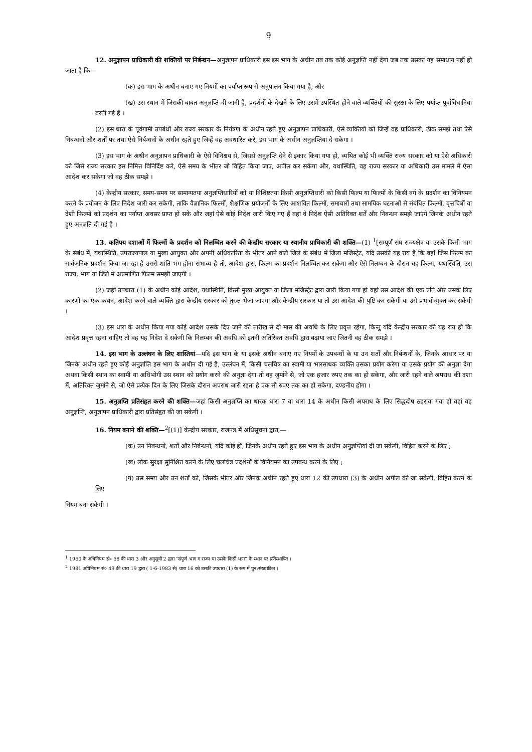9
12. अनुज्ञापन प्राधिकारी की शक्तियों पर निर्बन्धन—अनुज्ञापन प्राधिकारी इस इस भाग के अधीन तब तक कोई अनुज्ञप्ति नहीं देगा जब तक उसका यह समाधान नहीं हो जाता है कि—
(क) इस भाग के अधीन बनाए गए नियमों का पर्याप्त रूप से अनुपालन किया गया है, और
(ख) उस स्थान में जिसकी बाबत अनुज्ञप्ति दी जानी है, प्रदर्शनों के देखने के लिए उसमें उपस्थित होने वाले व्यक्तियों की सुरक्षा के लिए पर्याप्त पूर्वाविधानियां बरती गई हैं ।
(2) इस धारा के पूर्वगामी उपबंधों और राज्य सरकार के नियंत्रण के अधीन रहते हुए अनुज्ञापन प्राधिकारी, ऐसे व्यक्तियों को जिन्हें वह प्राधिकारी, ठीक समझे तथा ऐसे निबन्धनों और शर्तों पर तथा ऐसे निर्बन्धनों के अधीन रहते हुए जिन्हें वह अवधारित करे, इस भाग के अधीन अनुज्ञप्तियां दे सकेगा ।
(3) इस भाग के अधीन अनुज्ञापन प्राधिकारी के ऐसे विनिश्चय से, जिससे अनुज्ञप्ति देने से इंकार किया गया हो, व्यथित कोई भी व्यक्ति राज्य सरकार को या ऐसे अधिकारी को जिसे राज्य सरकार इस निमित्त विनिर्दिष्ट करे, ऐसे समय के भीतर जो विहित किया जाए, अपील कर सकेगा और, यथास्थिति, वह राज्य सरकार या अधिकारी उस मामले में ऐसा आदेश कर सकेगा जो वह ठीक समझे ।
(4) केन्द्रीय सरकार, समय-समय पर सामान्यतया अनुज्ञप्तिधारियों को या विशिष्टतया किसी अनुज्ञप्तिधारी को किसी फिल्म या फिल्मों के किसी वर्ग के प्रदर्शन का विनियमन करने के प्रयोजन के लिए निदेश जारी कर सकेगी, ताकि वैज्ञानिक फिल्मों, शैक्षणिक प्रयोजनों के लिए आशयित फिल्मों, समाचारों तथा सामयिक घटनाओं से संबंधित फिल्मों, वृत्तचित्रों या देशी फिल्मों को प्रदर्शन का पर्याप्त अवसर प्राप्त हो सके और जहां ऐसे कोई निदेश जारी किए गए हैं वहां वे निदेश ऐसी अतिरिक्त शर्तें और निबन्धन समझे जाएंगे जिनके अधीन रहते हुए अनज्ञति दी गई है ।
13. कतिपय दशाओं में फिल्मों के प्रदर्शन को निलम्बित करने की केन्द्रीय सरकार या स्थानीय प्राधिकारी की शक्ति—(1) <sup>1</sup>[सम्पूर्ण संघ राज्यक्षेत्र या उसके किसी भाग के संबंध में, यथास्थिति, उपराज्यपाल या मुख्य आयुक्त और अपनी अधिकारिता के भीतर आने वाले जिले के संबंध में जिला मजिस्ट्रेट, यदि उसकी यह राय है कि वहां जिस फिल्म का सार्वजनिक प्रदर्शन किया जा रहा है उससे शांति भंग होना संभाव्य है तो, आदेश द्वारा, फिल्म का प्रदर्शन निलम्बित कर सकेगा और ऐसे निलम्बन के दौरान वह फिल्म, यथास्थिति, उस राज्य, भाग या जिले में अप्रमाणित फिल्म समझी जाएगी ।
(2) जहां उपधारा (1) के अधीन कोई आदेश, यथास्थिति, किसी मुख्य आयुक्त या जिला मजिस्ट्रेट द्वारा जारी किया गया हो वहां उस आदेश की एक प्रति और उसके लिए कारणों का एक कथन, आदेश करने वाले व्यक्ति द्वारा केन्द्रीय सरकार को तुरन्त भेजा जाएगा और केन्द्रीय सरकार या तो उस आदेश की पुष्टि कर सकेगी या उसे प्रभावोन्मुक्त कर सकेगी ।
(3) इस धारा के अधीन किया गया कोई आदेश उसके दिए जाने की तारीख से दो मास की अवधि के लिए प्रवृत्त रहेगा, किन्तु यदि केन्द्रीय सरकार की यह राय हो कि आदेश प्रवृत्त रहना चाहिए तो वह यह निदेश दे सकेगी कि निलम्बन की अवधि को इतनी अतिरिक्त अवधि द्वारा बढ़ाया जाए जितनी वह ठीक समझे ।
14. इस भाग के उल्लंघन के लिए शास्तियां—यदि इस भाग के या इसके अधीन बनाए गए नियमों के उपबन्धों के या उन शर्तों और निर्बन्धनों के, जिनके आधार पर या जिनके अधीन रहते हुए कोई अनुज्ञप्ति इस भाग के अधीन दी गई है, उल्लंघन में, किसी चलचित्र का स्वामी या भारसाधक व्यक्ति उसका प्रयोग करेगा या उसके प्रयोग की अनुज्ञा देगा अथवा किसी स्थान का स्वामी या अधिभोगी उस स्थान को प्रयोग करने की अनुज्ञा देगा तो वह जुर्माने से, जो एक हजार रुपए तक का हो सकेगा, और जारी रहने वाले अपराध की दशा में, अतिरिक्त जुर्माने से, जो ऐसे प्रत्येक दिन के लिए जिसके दौरान अपराध जारी रहता है एक सौ रुपए तक का हो सकेगा, दण्डनीय होगा ।
15. अनुज्ञप्ति प्रतिसंहृत करने की शक्ति—जहां किसी अनुज्ञप्ति का धारक धारा 7 या धारा 14 के अधीन किसी अपराध के लिए सिद्धदोष ठहराया गया हो वहां वह अनुज्ञप्ति, अनुज्ञापन प्राधिकारी द्वारा प्रतिसंहृत की जा सकेगी ।
16. नियम बनाने की शक्ति—<sup>2</sup>[(1)] केन्द्रीय सरकार, राजपत्र में अधिसूचना द्वारा,—
(क) उन निबन्धनों, शर्तों और निर्बन्धनों, यदि कोई हों, जिनके अधीन रहते हुए इस भाग के अधीन अनुज्ञप्तियां दी जा सकेगी, विहित करने के लिए ;
(ख) लोक सुरक्षा सुनिश्चित करने के लिए चलचित्र प्रदर्शनों के विनियमन का उपबन्ध करने के लिए ;
(ग) उस समय और उन शर्तों को, जिसके भीतर और जिनके अधीन रहते हुए धारा 12 की उपधारा (3) के अधीन अपील की जा सकेगी, विहित करने के लिए
नियम बना सकेगी ।
<sup>1</sup> 1960 के अधिनियम सं० 58 की धारा 3 और अनुसूची 2 द्वारा “संपूर्ण भाग ग राज्य या उसके किसी भाग” के स्थान पर प्रतिस्थापित ।
<sup>2</sup> 1981 अधिनियम सं० 49 की धारा 19 द्वारा ( 1-6-1983 से) धारा 16 को उसकी उपधारा (1) के रूप में पुन:संख्यांकित ।